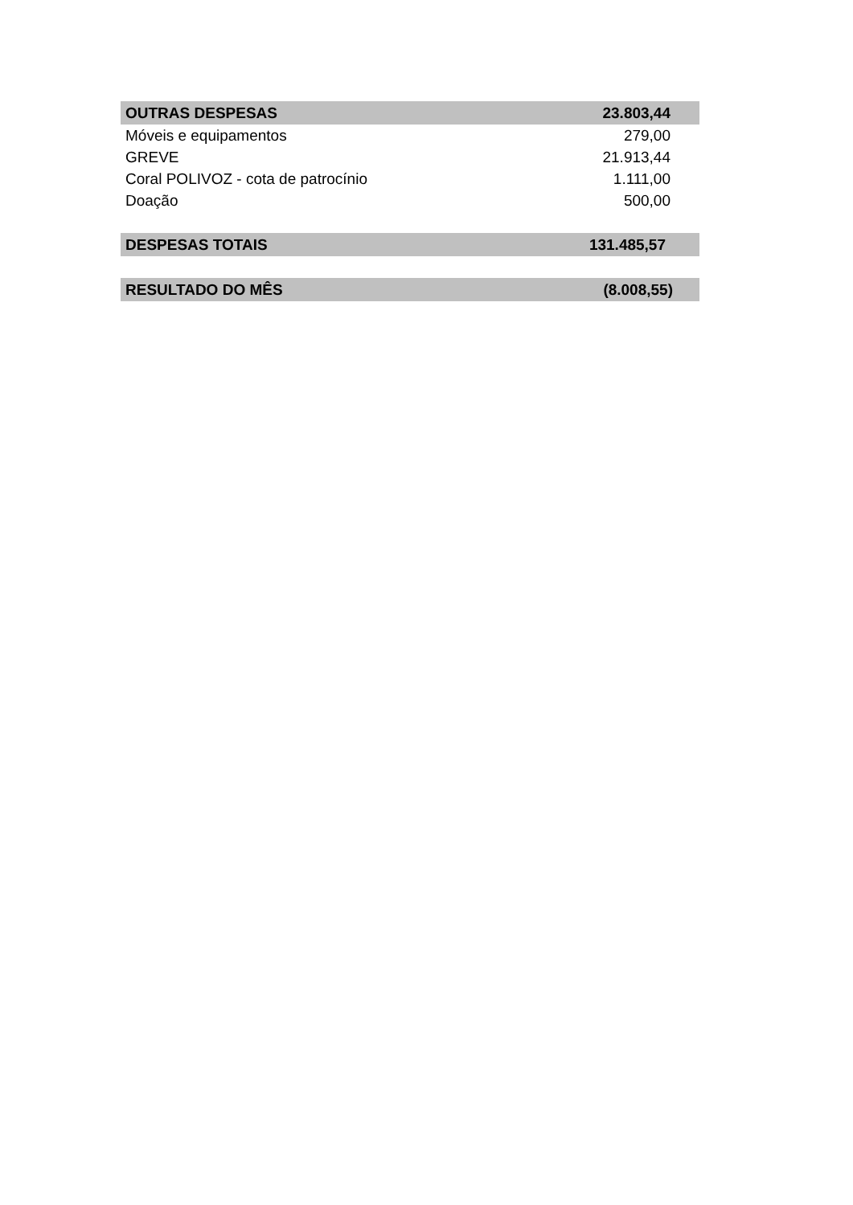| OUTRAS DESPESAS | 23.803,44 |
| Móveis e equipamentos | 279,00 |
| GREVE | 21.913,44 |
| Coral POLIVOZ - cota de patrocínio | 1.111,00 |
| Doação | 500,00 |
| DESPESAS TOTAIS | 131.485,57 |
| RESULTADO DO MÊS | (8.008,55) |